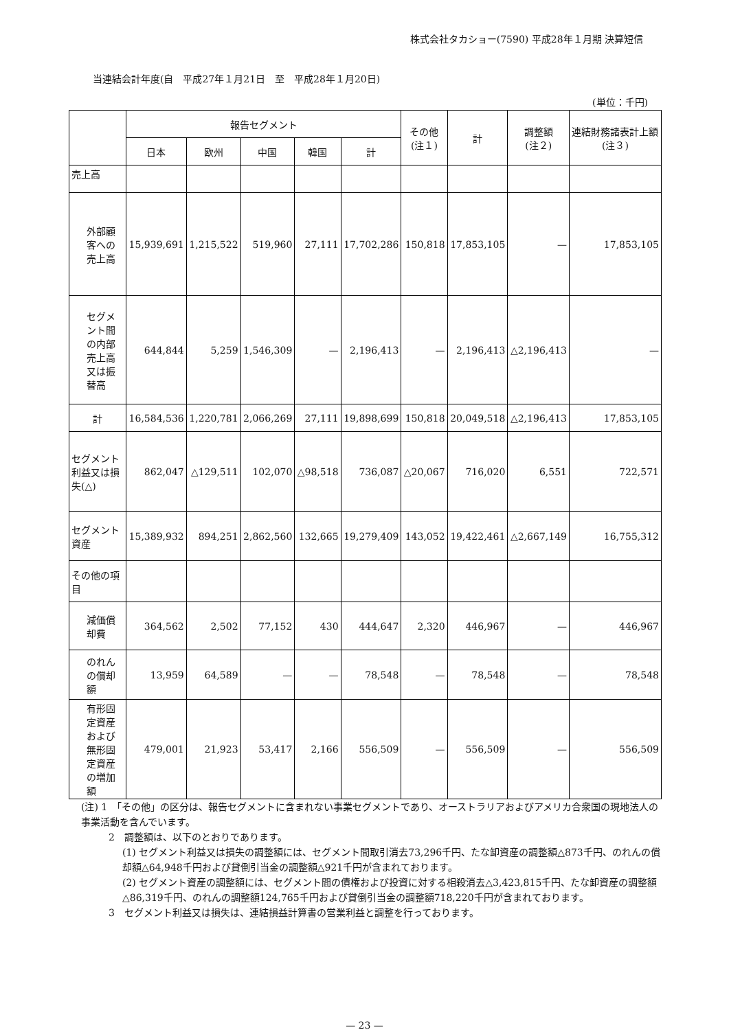株式会社タカショー(7590) 平成28年１月期 決算短信
当連結会計年度(自　平成27年１月21日　至　平成28年１月20日)
(単位：千円)
| | 報告セグメント | | | | | その他 (注１) | 計 | 調整額 (注２) | 連結財務諸表計上額 (注３) |
| --- | --- | --- | --- | --- | --- | --- | --- | --- | --- |
| | 日本 | 欧州 | 中国 | 韓国 | 計 | | | | |
| 売上高 | | | | | | | | | |
| 外部顧客への売上高 | 15,939,691 | 1,215,522 | 519,960 | 27,111 | 17,702,286 | 150,818 | 17,853,105 | — | 17,853,105 |
| セグメント間の内部売上高又は振替高 | 644,844 | 5,259 | 1,546,309 | — | 2,196,413 | — | 2,196,413 | △2,196,413 | — |
| 計 | 16,584,536 | 1,220,781 | 2,066,269 | 27,111 | 19,898,699 | 150,818 | 20,049,518 | △2,196,413 | 17,853,105 |
| セグメント利益又は損失(△) | 862,047 | △129,511 | 102,070 | △98,518 | 736,087 | △20,067 | 716,020 | 6,551 | 722,571 |
| セグメント資産 | 15,389,932 | 894,251 | 2,862,560 | 132,665 | 19,279,409 | 143,052 | 19,422,461 | △2,667,149 | 16,755,312 |
| その他の項目 | | | | | | | | | |
| 減価償却費 | 364,562 | 2,502 | 77,152 | 430 | 444,647 | 2,320 | 446,967 | — | 446,967 |
| のれんの償却額 | 13,959 | 64,589 | — | — | 78,548 | — | 78,548 | — | 78,548 |
| 有形固定資産および無形固定資産の増加額 | 479,001 | 21,923 | 53,417 | 2,166 | 556,509 | — | 556,509 | — | 556,509 |
(注) 1　「その他」の区分は、報告セグメントに含まれない事業セグメントであり、オーストラリアおよびアメリカ合衆国の現地法人の事業活動を含んでいます。
2　調整額は、以下のとおりであります。
(1) セグメント利益又は損失の調整額には、セグメント間取引消去73,296千円、たな卸資産の調整額△873千円、のれんの償却額△64,948千円および貸倒引当金の調整額△921千円が含まれております。
(2) セグメント資産の調整額には、セグメント間の債権および投資に対する相殺消去△3,423,815千円、たな卸資産の調整額△86,319千円、のれんの調整額124,765千円および貸倒引当金の調整額718,220千円が含まれております。
3　セグメント利益又は損失は、連結損益計算書の営業利益と調整を行っております。
— 23 —